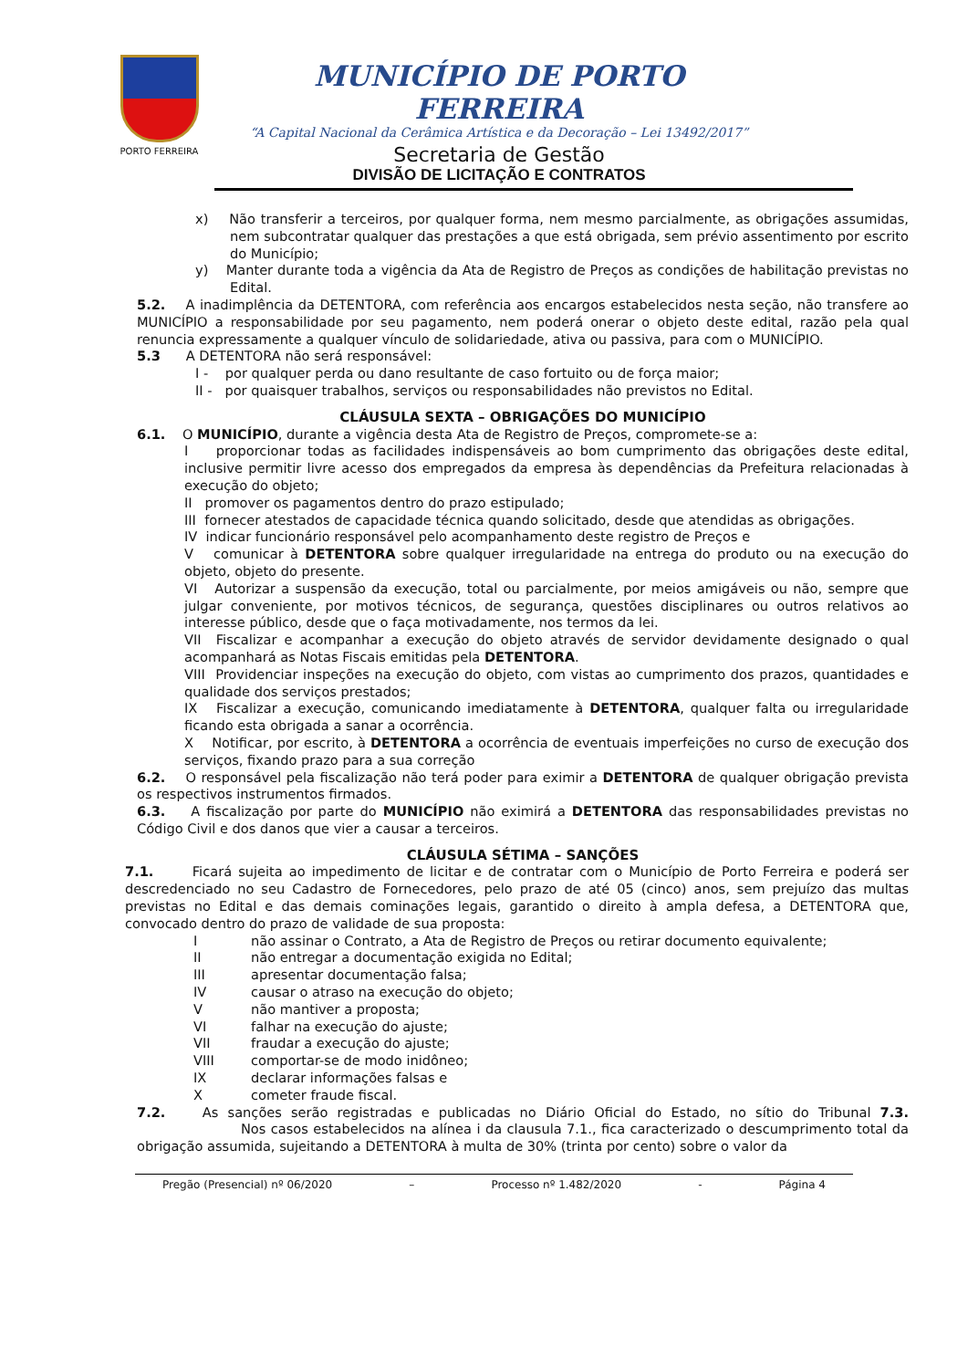PORTO FERREIRA
MUNICÍPIO DE PORTO FERREIRA
“A Capital Nacional da Cerâmica Artística e da Decoração – Lei 13492/2017”
Secretaria de Gestão
DIVISÃO DE LICITAÇÃO E CONTRATOS
x) Não transferir a terceiros, por qualquer forma, nem mesmo parcialmente, as obrigações assumidas, nem subcontratar qualquer das prestações a que está obrigada, sem prévio assentimento por escrito do Município;
y) Manter durante toda a vigência da Ata de Registro de Preços as condições de habilitação previstas no Edital.
5.2. A inadimplência da DETENTORA, com referência aos encargos estabelecidos nesta seção, não transfere ao MUNICÍPIO a responsabilidade por seu pagamento, nem poderá onerar o objeto deste edital, razão pela qual renuncia expressamente a qualquer vínculo de solidariedade, ativa ou passiva, para com o MUNICÍPIO.
5.3 A DETENTORA não será responsável:
I - por qualquer perda ou dano resultante de caso fortuito ou de força maior;
II - por quaisquer trabalhos, serviços ou responsabilidades não previstos no Edital.
CLÁUSULA SEXTA – OBRIGAÇÕES DO MUNICÍPIO
6.1. O MUNICÍPIO, durante a vigência desta Ata de Registro de Preços, compromete-se a:
I proporcionar todas as facilidades indispensáveis ao bom cumprimento das obrigações deste edital, inclusive permitir livre acesso dos empregados da empresa às dependências da Prefeitura relacionadas à execução do objeto;
II promover os pagamentos dentro do prazo estipulado;
III fornecer atestados de capacidade técnica quando solicitado, desde que atendidas as obrigações.
IV indicar funcionário responsável pelo acompanhamento deste registro de Preços e
V comunicar à DETENTORA sobre qualquer irregularidade na entrega do produto ou na execução do objeto, objeto do presente.
VI Autorizar a suspensão da execução, total ou parcialmente, por meios amigáveis ou não, sempre que julgar conveniente, por motivos técnicos, de segurança, questões disciplinares ou outros relativos ao interesse público, desde que o faça motivadamente, nos termos da lei.
VII Fiscalizar e acompanhar a execução do objeto através de servidor devidamente designado o qual acompanhará as Notas Fiscais emitidas pela DETENTORA.
VIII Providenciar inspeções na execução do objeto, com vistas ao cumprimento dos prazos, quantidades e qualidade dos serviços prestados;
IX Fiscalizar a execução, comunicando imediatamente à DETENTORA, qualquer falta ou irregularidade ficando esta obrigada a sanar a ocorrência.
X Notificar, por escrito, à DETENTORA a ocorrência de eventuais imperfeições no curso de execução dos serviços, fixando prazo para a sua correção
6.2. O responsável pela fiscalização não terá poder para eximir a DETENTORA de qualquer obrigação prevista os respectivos instrumentos firmados.
6.3. A fiscalização por parte do MUNICÍPIO não eximirá a DETENTORA das responsabilidades previstas no Código Civil e dos danos que vier a causar a terceiros.
CLÁUSULA SÉTIMA – SANÇÕES
7.1. Ficará sujeita ao impedimento de licitar e de contratar com o Município de Porto Ferreira e poderá ser descredenciado no seu Cadastro de Fornecedores, pelo prazo de até 05 (cinco) anos, sem prejuízo das multas previstas no Edital e das demais cominações legais, garantido o direito à ampla defesa, a DETENTORA que, convocado dentro do prazo de validade de sua proposta:
Inão assinar o Contrato, a Ata de Registro de Preços ou retirar documento equivalente;
II não entregar a documentação exigida no Edital;
III apresentar documentação falsa;
IV causar o atraso na execução do objeto;
Vnão mantiver a proposta;
VI falhar na execução do ajuste;
VII fraudar a execução do ajuste;
VIII comportar-se de modo inidôneo;
IX declarar informações falsas e
Xcometer fraude fiscal.
7.2. As sanções serão registradas e publicadas no Diário Oficial do Estado, no sítio do Tribunal 7.3. Nos casos estabelecidos na alínea i da clausula 7.1., fica caracterizado o descumprimento total da obrigação assumida, sujeitando a DETENTORA à multa de 30% (trinta por cento) sobre o valor da
Pregão (Presencial) nº 06/2020 – Processo nº 1.482/2020 - Página 4